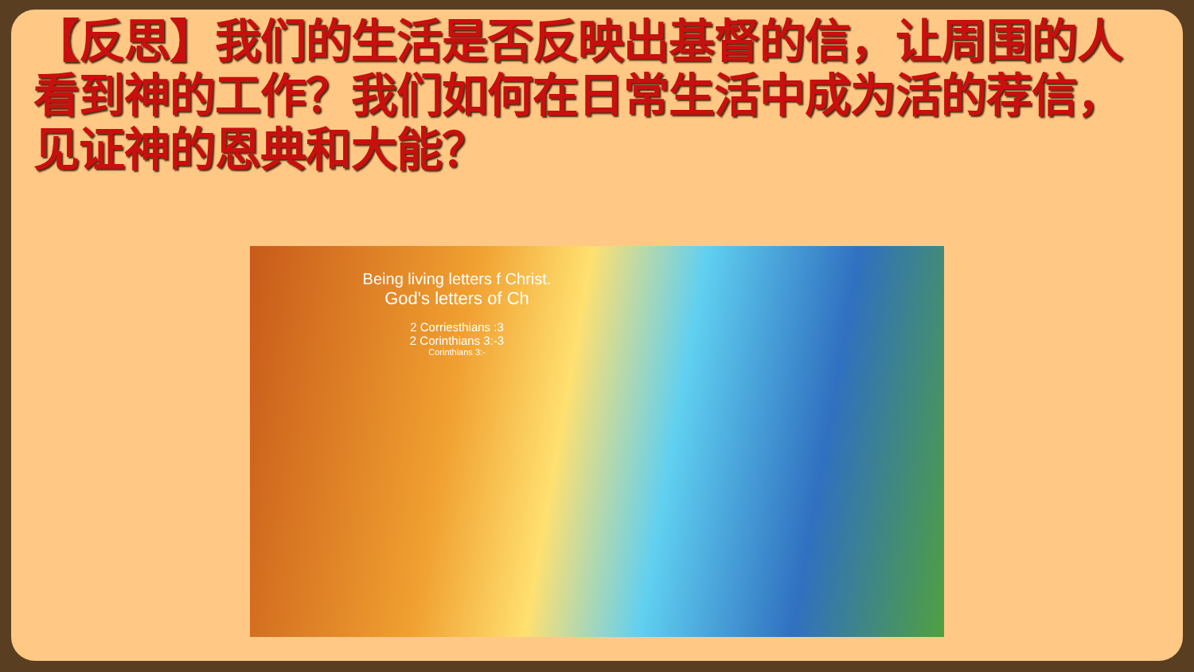【反思】我们的生活是否反映出基督的信，让周围的人看到神的工作？我们如何在日常生活中成为活的荐信，见证神的恩典和大能？
Being living letters f Christ.
God's letters of Ch
2 Corriesthians :3
2 Corinthians 3:-3
Corinthians 3:-